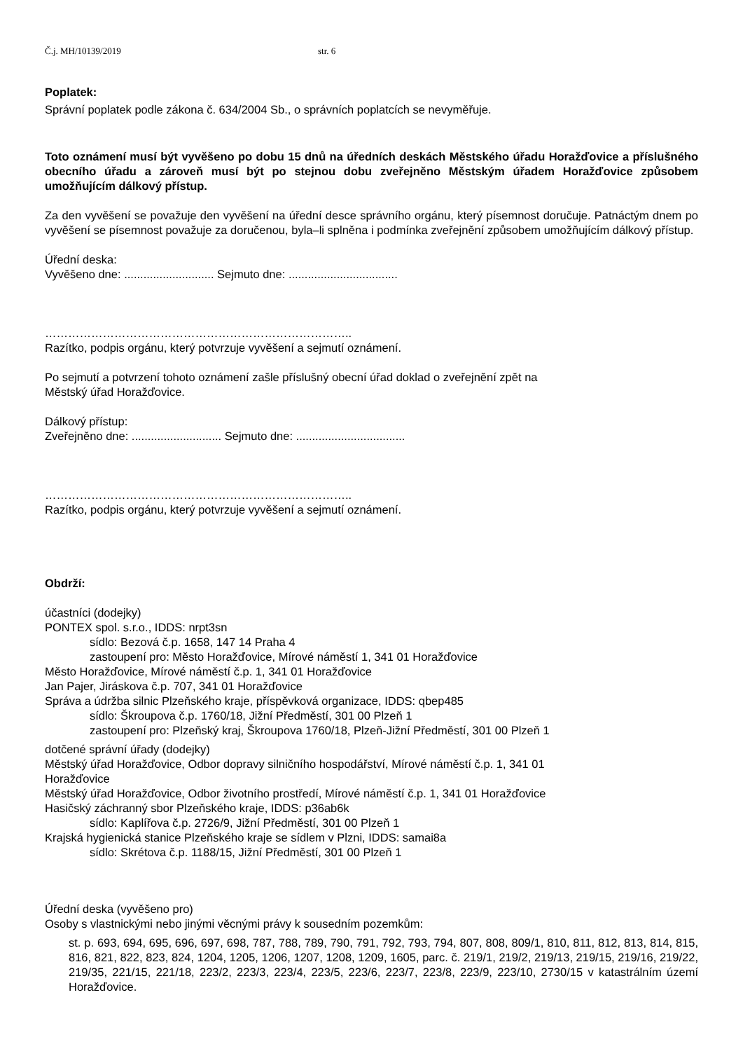Č.j. MH/10139/2019 str. 6
Poplatek:
Správní poplatek podle zákona č. 634/2004 Sb., o správních poplatcích se nevyměřuje.
Toto oznámení musí být vyvěšeno po dobu 15 dnů na úředních deskách Městského úřadu Horažďovice a příslušného obecního úřadu a zároveň musí být po stejnou dobu zveřejněno Městským úřadem Horažďovice způsobem umožňujícím dálkový přístup.
Za den vyvěšení se považuje den vyvěšení na úřední desce správního orgánu, který písemnost doručuje. Patnáctým dnem po vyvěšení se písemnost považuje za doručenou, byla–li splněna i podmínka zveřejnění způsobem umožňujícím dálkový přístup.
Úřední deska:
Vyvěšeno dne: ............................ Sejmuto dne: ..................................
……………………………………………………………………..
Razítko, podpis orgánu, který potvrzuje vyvěšení a sejmutí oznámení.
Po sejmutí a potvrzení tohoto oznámení zašle příslušný obecní úřad doklad o zveřejnění zpět na
Městský úřad Horažďovice.
Dálkový přístup:
Zveřejněno dne: ............................ Sejmuto dne: ..................................
……………………………………………………………………..
Razítko, podpis orgánu, který potvrzuje vyvěšení a sejmutí oznámení.
Obdrží:
účastníci (dodejky)
PONTEX spol. s.r.o., IDDS: nrpt3sn
sídlo: Bezová č.p. 1658, 147 14 Praha 4
zastoupení pro: Město Horažďovice, Mírové náměstí 1, 341 01 Horažďovice
Město Horažďovice, Mírové náměstí č.p. 1, 341 01 Horažďovice
Jan Pajer, Jiráskova č.p. 707, 341 01 Horažďovice
Správa a údržba silnic Plzeňského kraje, příspěvková organizace, IDDS: qbep485
sídlo: Škroupova č.p. 1760/18, Jižní Předměstí, 301 00 Plzeň 1
zastoupení pro: Plzeňský kraj, Škroupova 1760/18, Plzeň-Jižní Předměstí, 301 00 Plzeň 1
dotčené správní úřady (dodejky)
Městský úřad Horažďovice, Odbor dopravy silničního hospodářství, Mírové náměstí č.p. 1, 341 01
Horažďovice
Městský úřad Horažďovice, Odbor životního prostředí, Mírové náměstí č.p. 1, 341 01 Horažďovice
Hasičský záchranný sbor Plzeňského kraje, IDDS: p36ab6k
sídlo: Kaplířova č.p. 2726/9, Jižní Předměstí, 301 00 Plzeň 1
Krajská hygienická stanice Plzeňského kraje se sídlem v Plzni, IDDS: samai8a
sídlo: Skrétova č.p. 1188/15, Jižní Předměstí, 301 00 Plzeň 1
Úřední deska (vyvěšeno pro)
Osoby s vlastnickými nebo jinými věcnými právy k sousedním pozemkům:
st. p. 693, 694, 695, 696, 697, 698, 787, 788, 789, 790, 791, 792, 793, 794, 807, 808, 809/1, 810, 811, 812, 813, 814, 815, 816, 821, 822, 823, 824, 1204, 1205, 1206, 1207, 1208, 1209, 1605, parc. č. 219/1, 219/2, 219/13, 219/15, 219/16, 219/22, 219/35, 221/15, 221/18, 223/2, 223/3, 223/4, 223/5, 223/6, 223/7, 223/8, 223/9, 223/10, 2730/15 v katastrálním území Horažďovice.